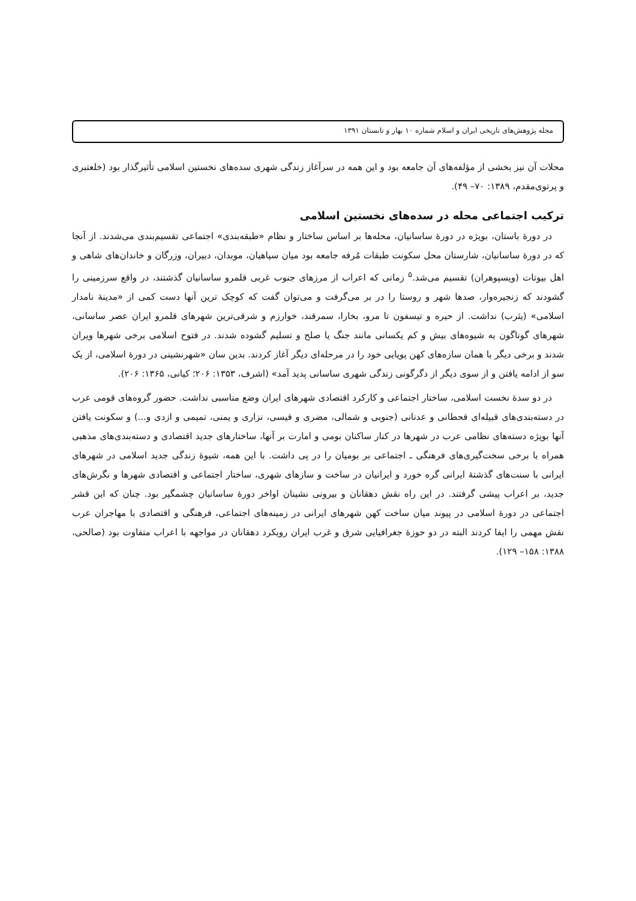مجله پژوهش‌های تاریخی ایران و اسلام شماره ۱۰ بهار و تابستان ۱۳۹۱
محلات آن نیز بخشی از مؤلفه‌های آن جامعه بود و این همه در سرآغاز زندگی شهری سده‌های نخستین اسلامی تأثیرگذار بود (خلعتبری و پرتوی‌مقدم، ۱۳۸۹: ۷۰– ۴۹).
ترکیب اجتماعی محله در سده‌های نخستین اسلامی
در دورهٔ باستان، بویژه در دورهٔ ساسانیان، محله‌ها بر اساس ساختار و نظام «طبقه‌بندی» اجتماعی تقسیم‌بندی می‌شدند. از آنجا که در دورهٔ ساسانیان، شارستان محل سکونت طبقات مُرفه جامعه بود میان سپاهیان، موبدان، دبیران، وزرگان و خاندان‌های شاهی و اهل بیوتات (ویسپوهران) تقسیم می‌شد.<sup>۵</sup> زمانی که اعراب از مرزهای جنوب غربی قلمرو ساسانیان گذشتند، در واقع سرزمینی را گشودند که زنجیره‌وار، صدها شهر و روستا را در بر می‌گرفت و می‌توان گفت که کوچک ترین آنها دست کمی از «مدینهٔ نامدار اسلامی» (یثرب) نداشت. از حیره و تیسفون تا مرو، بخارا، سمرقند، خوارزم و شرقی‌ترین شهرهای قلمرو ایران عصر ساسانی، شهرهای گوناگون به شیوه‌های بیش و کم یکسانی مانند جنگ یا صلح و تسلیم گشوده شدند. در فتوح اسلامی برخی شهرها ویران شدند و برخی دیگر با همان سازه‌های کهن پویایی خود را در مرحله‌ای دیگر آغاز کردند. بدین سان «شهرنشینی در دورهٔ اسلامی، از یک سو از ادامه یافتن و از سوی دیگر از دگرگونی زندگی شهری ساسانی پدید آمد» (اشرف، ۱۳۵۳: ۲۰۶؛ کیانی، ۱۳۶۵: ۲۰۶).
در دو سدهٔ نخست اسلامی، ساختار اجتماعی و کارکرد اقتصادی شهرهای ایران وضع مناسبی نداشت. حضور گروه‌های قومی عرب در دسته‌بندی‌های قبیله‌ای قحطانی و عدنانی (جنوبی و شمالی، مضری و قیسی، نزاری و یمنی، تمیمی و ازدی و...) و سکونت یافتن آنها بویژه دسته‌های نظامی عرب در شهرها در کنار ساکنان بومی و امارت بر آنها، ساختارهای جدید اقتصادی و دسته‌بندی‌های مذهبی همراه با برخی سخت‌گیری‌های فرهنگی ـ اجتماعی بر بومیان را در پی داشت. با این همه، شیوهٔ زندگی جدید اسلامی در شهرهای ایرانی با سنت‌های گذشتهٔ ایرانی گره خورد و ایرانیان در ساخت و سازهای شهری، ساختار اجتماعی و اقتصادی شهرها و نگرش‌های جدید، بر اعراب پیشی گرفتند. در این راه نقش دهقانان و بیرونی نشینان اواخر دورهٔ ساسانیان چشمگیر بود. چنان که این قشر اجتماعی در دورهٔ اسلامی در پیوند میان ساخت کهن شهرهای ایرانی در زمینه‌های اجتماعی، فرهنگی و اقتصادی با مهاجران عرب نقش مهمی را ایفا کردند البته در دو حوزهٔ جغرافیایی شرق و غرب ایران رویکرد دهقانان در مواجهه با اعراب متفاوت بود (صالحی، ۱۳۸۸: ۱۵۸– ۱۲۹).